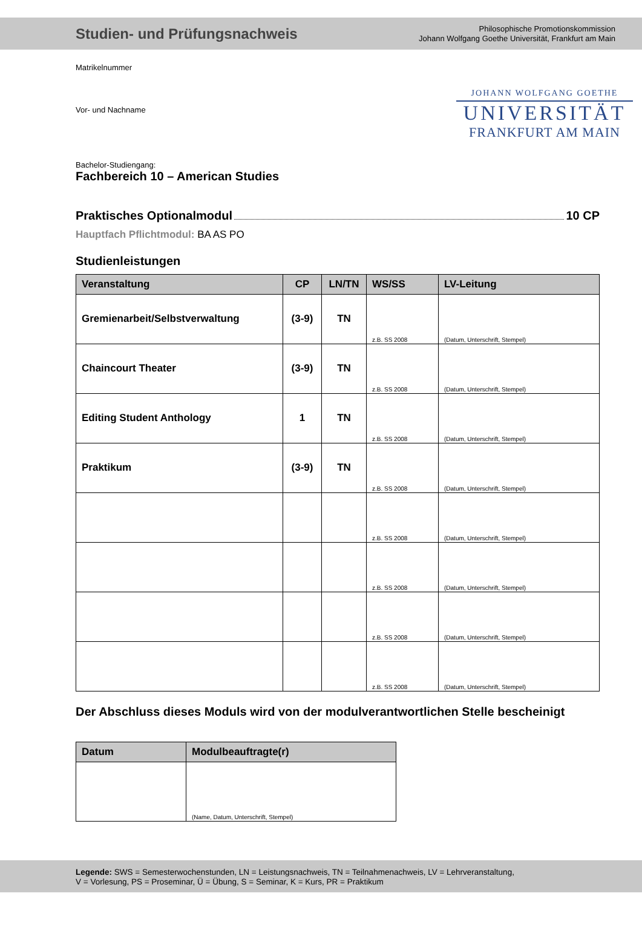Studien- und Prüfungsnachweis
Philosophische Promotionskommission
Johann Wolfgang Goethe Universität, Frankfurt am Main
JOHANN WOLFGANG GOETHE
UNIVERSITÄT
FRANKFURT AM MAIN
Matrikelnummer
Vor- und Nachname
Bachelor-Studiengang:
Fachbereich 10 – American Studies
Praktisches Optionalmodul 10 CP
Hauptfach Pflichtmodul: BA AS PO
Studienleistungen
| Veranstaltung | CP | LN/TN | WS/SS | LV-Leitung |
| --- | --- | --- | --- | --- |
| Gremienarbeit/Selbstverwaltung | (3-9) | TN | z.B. SS 2008 | (Datum, Unterschrift, Stempel) |
| Chaincourt Theater | (3-9) | TN | z.B. SS 2008 | (Datum, Unterschrift, Stempel) |
| Editing Student Anthology | 1 | TN | z.B. SS 2008 | (Datum, Unterschrift, Stempel) |
| Praktikum | (3-9) | TN | z.B. SS 2008 | (Datum, Unterschrift, Stempel) |
| | | | z.B. SS 2008 | (Datum, Unterschrift, Stempel) |
| | | | z.B. SS 2008 | (Datum, Unterschrift, Stempel) |
| | | | z.B. SS 2008 | (Datum, Unterschrift, Stempel) |
| | | | z.B. SS 2008 | (Datum, Unterschrift, Stempel) |
Der Abschluss dieses Moduls wird von der modulverantwortlichen Stelle bescheinigt
| Datum | Modulbeauftragte(r) |
| --- | --- |
| | (Name, Datum, Unterschrift, Stempel) |
Legende: SWS = Semesterwochenstunden, LN = Leistungsnachweis, TN = Teilnahmenachweis, LV = Lehrveranstaltung,
V = Vorlesung, PS = Proseminar, Ü = Übung, S = Seminar, K = Kurs, PR = Praktikum